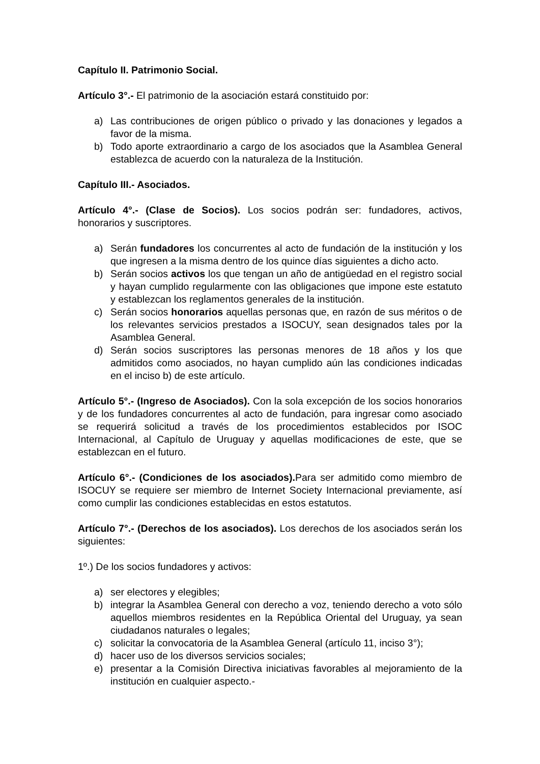Capítulo II. Patrimonio Social.
Artículo 3°.- El patrimonio de la asociación estará constituido por:
a) Las contribuciones de origen público o privado y las donaciones y legados a favor de la misma.
b) Todo aporte extraordinario a cargo de los asociados que la Asamblea General establezca de acuerdo con la naturaleza de la Institución.
Capítulo III.- Asociados.
Artículo 4°.- (Clase de Socios). Los socios podrán ser: fundadores, activos, honorarios y suscriptores.
a) Serán fundadores los concurrentes al acto de fundación de la institución y los que ingresen a la misma dentro de los quince días siguientes a dicho acto.
b) Serán socios activos los que tengan un año de antigüedad en el registro social y hayan cumplido regularmente con las obligaciones que impone este estatuto y establezcan los reglamentos generales de la institución.
c) Serán socios honorarios aquellas personas que, en razón de sus méritos o de los relevantes servicios prestados a ISOCUY, sean designados tales por la Asamblea General.
d) Serán socios suscriptores las personas menores de 18 años y los que admitidos como asociados, no hayan cumplido aún las condiciones indicadas en el inciso b) de este artículo.
Artículo 5°.- (Ingreso de Asociados). Con la sola excepción de los socios honorarios y de los fundadores concurrentes al acto de fundación, para ingresar como asociado se requerirá solicitud a través de los procedimientos establecidos por ISOC Internacional, al Capítulo de Uruguay y aquellas modificaciones de este, que se establezcan en el futuro.
Artículo 6°.- (Condiciones de los asociados). Para ser admitido como miembro de ISOCUY se requiere ser miembro de Internet Society Internacional previamente, así como cumplir las condiciones establecidas en estos estatutos.
Artículo 7°.- (Derechos de los asociados). Los derechos de los asociados serán los siguientes:
1º.) De los socios fundadores y activos:
a) ser electores y elegibles;
b) integrar la Asamblea General con derecho a voz, teniendo derecho a voto sólo aquellos miembros residentes en la República Oriental del Uruguay, ya sean ciudadanos naturales o legales;
c) solicitar la convocatoria de la Asamblea General (artículo 11, inciso 3°);
d) hacer uso de los diversos servicios sociales;
e) presentar a la Comisión Directiva iniciativas favorables al mejoramiento de la institución en cualquier aspecto.-